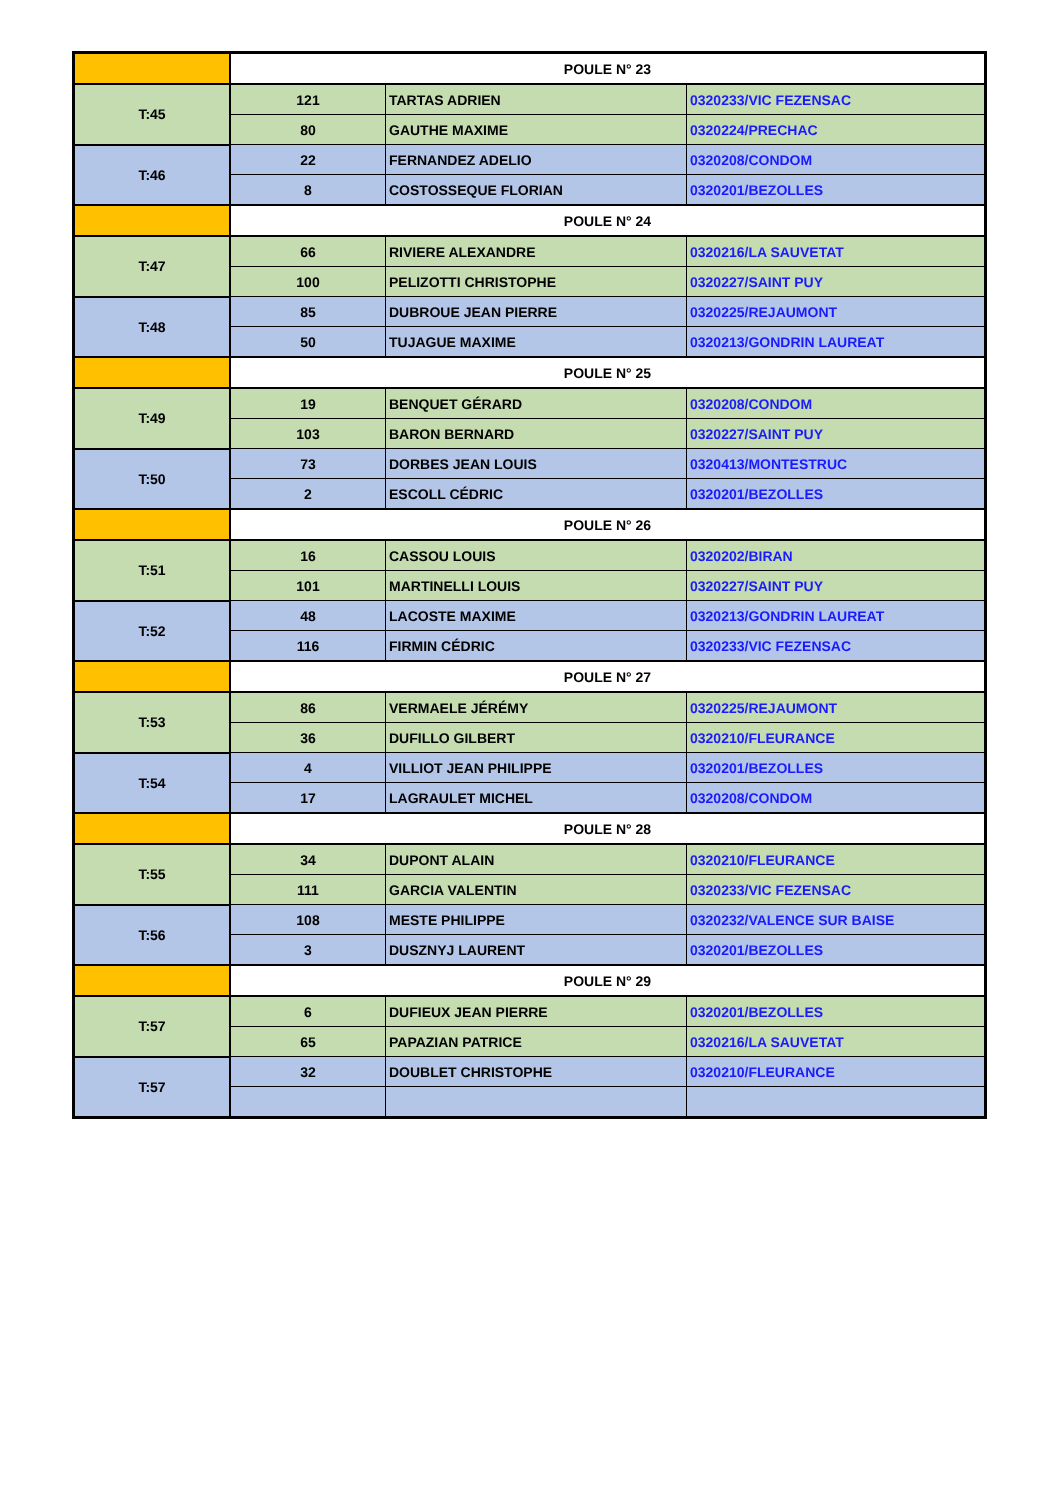| | POULE N° 23 | | |
| T:45 | 121 | TARTAS ADRIEN | 0320233/VIC FEZENSAC |
| | 80 | GAUTHE MAXIME | 0320224/PRECHAC |
| T:46 | 22 | FERNANDEZ ADELIO | 0320208/CONDOM |
| | 8 | COSTOSSEQUE FLORIAN | 0320201/BEZOLLES |
| | POULE N° 24 | | |
| T:47 | 66 | RIVIERE ALEXANDRE | 0320216/LA SAUVETAT |
| | 100 | PELIZOTTI CHRISTOPHE | 0320227/SAINT PUY |
| T:48 | 85 | DUBROUE JEAN PIERRE | 0320225/REJAUMONT |
| | 50 | TUJAGUE MAXIME | 0320213/GONDRIN LAUREAT |
| | POULE N° 25 | | |
| T:49 | 19 | BENQUET GÉRARD | 0320208/CONDOM |
| | 103 | BARON BERNARD | 0320227/SAINT PUY |
| T:50 | 73 | DORBES JEAN LOUIS | 0320413/MONTESTRUC |
| | 2 | ESCOLL CÉDRIC | 0320201/BEZOLLES |
| | POULE N° 26 | | |
| T:51 | 16 | CASSOU LOUIS | 0320202/BIRAN |
| | 101 | MARTINELLI LOUIS | 0320227/SAINT PUY |
| T:52 | 48 | LACOSTE MAXIME | 0320213/GONDRIN LAUREAT |
| | 116 | FIRMIN CÉDRIC | 0320233/VIC FEZENSAC |
| | POULE N° 27 | | |
| T:53 | 86 | VERMAELE JÉRÉMY | 0320225/REJAUMONT |
| | 36 | DUFILLO GILBERT | 0320210/FLEURANCE |
| T:54 | 4 | VILLIOT JEAN PHILIPPE | 0320201/BEZOLLES |
| | 17 | LAGRAULET MICHEL | 0320208/CONDOM |
| | POULE N° 28 | | |
| T:55 | 34 | DUPONT ALAIN | 0320210/FLEURANCE |
| | 111 | GARCIA VALENTIN | 0320233/VIC FEZENSAC |
| T:56 | 108 | MESTE PHILIPPE | 0320232/VALENCE SUR BAISE |
| | 3 | DUSZNYJ LAURENT | 0320201/BEZOLLES |
| | POULE N° 29 | | |
| T:57 | 6 | DUFIEUX JEAN PIERRE | 0320201/BEZOLLES |
| | 65 | PAPAZIAN PATRICE | 0320216/LA SAUVETAT |
| T:57 | 32 | DOUBLET CHRISTOPHE | 0320210/FLEURANCE |